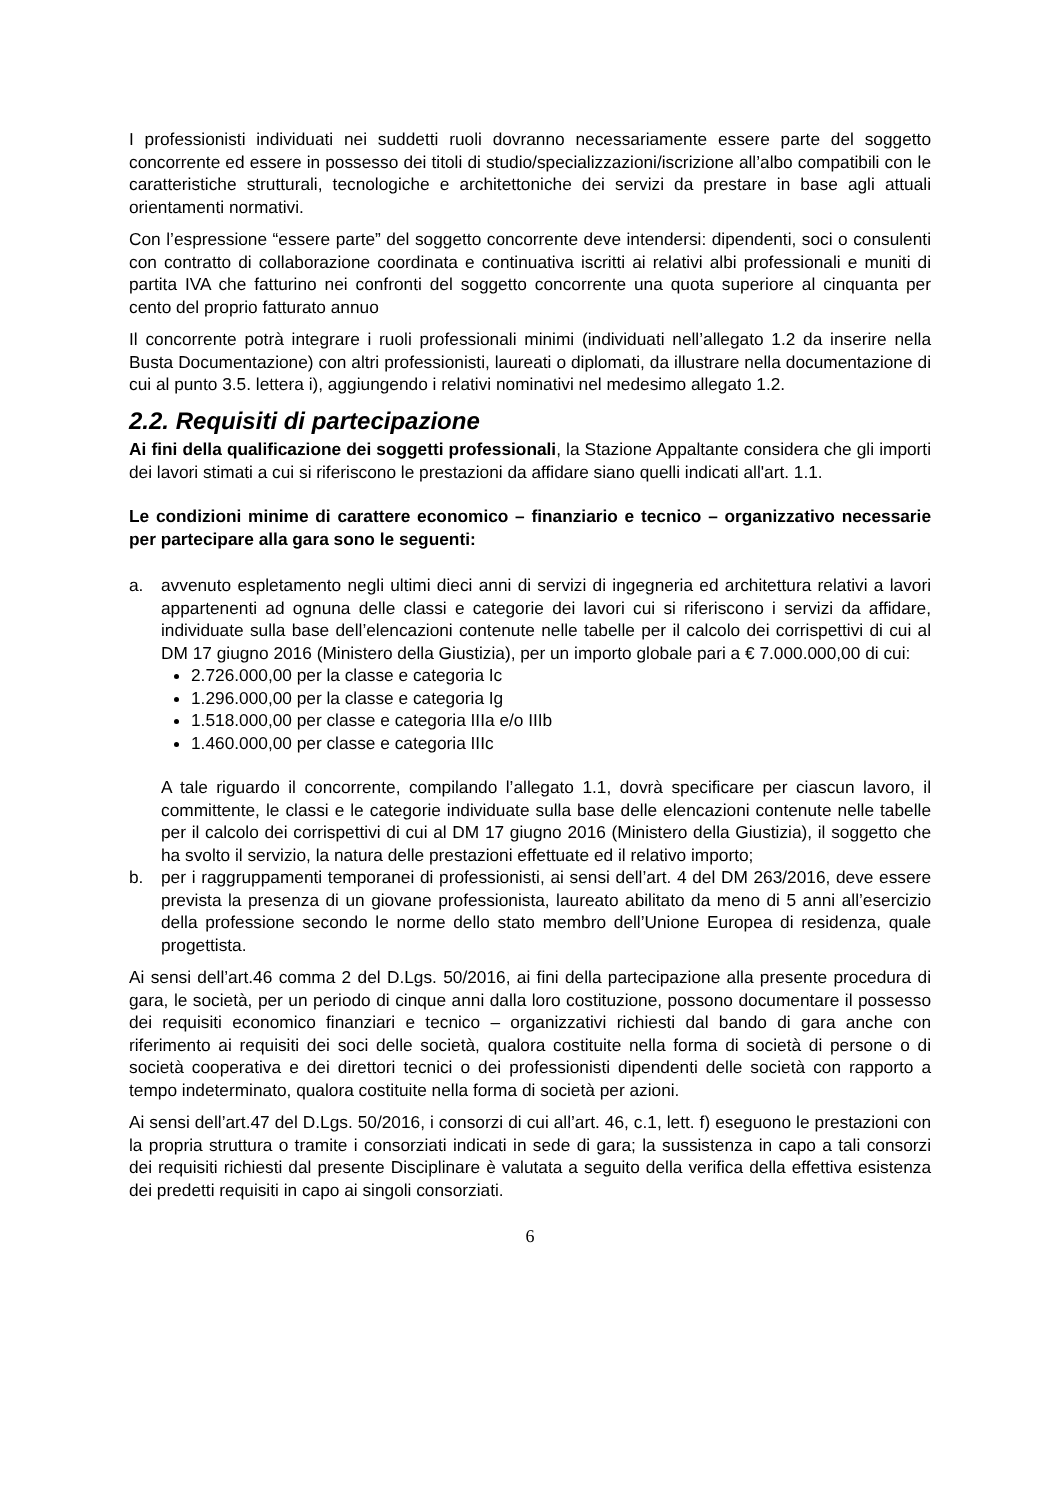I professionisti individuati nei suddetti ruoli dovranno necessariamente essere parte del soggetto concorrente ed essere in possesso dei titoli di studio/specializzazioni/iscrizione all’albo compatibili con le caratteristiche strutturali, tecnologiche e architettoniche dei servizi da prestare in base agli attuali orientamenti normativi.
Con l’espressione “essere parte” del soggetto concorrente deve intendersi: dipendenti, soci o consulenti con contratto di collaborazione coordinata e continuativa iscritti ai relativi albi professionali e muniti di partita IVA che fatturino nei confronti del soggetto concorrente una quota superiore al cinquanta per cento del proprio fatturato annuo
Il concorrente potrà integrare i ruoli professionali minimi (individuati nell’allegato 1.2 da inserire nella Busta Documentazione) con altri professionisti, laureati o diplomati, da illustrare nella documentazione di cui al punto 3.5. lettera i), aggiungendo i relativi nominativi nel medesimo allegato 1.2.
2.2. Requisiti di partecipazione
Ai fini della qualificazione dei soggetti professionali, la Stazione Appaltante considera che gli importi dei lavori stimati a cui si riferiscono le prestazioni da affidare siano quelli indicati all'art. 1.1.
Le condizioni minime di carattere economico – finanziario e tecnico – organizzativo necessarie per partecipare alla gara sono le seguenti:
a. avvenuto espletamento negli ultimi dieci anni di servizi di ingegneria ed architettura relativi a lavori appartenenti ad ognuna delle classi e categorie dei lavori cui si riferiscono i servizi da affidare, individuate sulla base dell’elencazioni contenute nelle tabelle per il calcolo dei corrispettivi di cui al DM 17 giugno 2016 (Ministero della Giustizia), per un importo globale pari a € 7.000.000,00 di cui:
2.726.000,00 per la classe e categoria Ic
1.296.000,00 per la classe e categoria Ig
1.518.000,00 per classe e categoria IIIa e/o IIIb
1.460.000,00 per classe e categoria IIIc
A tale riguardo il concorrente, compilando l’allegato 1.1, dovrà specificare per ciascun lavoro, il committente, le classi e le categorie individuate sulla base delle elencazioni contenute nelle tabelle per il calcolo dei corrispettivi di cui al DM 17 giugno 2016 (Ministero della Giustizia), il soggetto che ha svolto il servizio, la natura delle prestazioni effettuate ed il relativo importo;
b. per i raggruppamenti temporanei di professionisti, ai sensi dell’art. 4 del DM 263/2016, deve essere prevista la presenza di un giovane professionista, laureato abilitato da meno di 5 anni all’esercizio della professione secondo le norme dello stato membro dell’Unione Europea di residenza, quale progettista.
Ai sensi dell’art.46 comma 2 del D.Lgs. 50/2016, ai fini della partecipazione alla presente procedura di gara, le società, per un periodo di cinque anni dalla loro costituzione, possono documentare il possesso dei requisiti economico finanziari e tecnico – organizzativi richiesti dal bando di gara anche con riferimento ai requisiti dei soci delle società, qualora costituite nella forma di società di persone o di società cooperativa e dei direttori tecnici o dei professionisti dipendenti delle società con rapporto a tempo indeterminato, qualora costituite nella forma di società per azioni.
Ai sensi dell’art.47 del D.Lgs. 50/2016, i consorzi di cui all’art. 46, c.1, lett. f) eseguono le prestazioni con la propria struttura o tramite i consorziati indicati in sede di gara; la sussistenza in capo a tali consorzi dei requisiti richiesti dal presente Disciplinare è valutata a seguito della verifica della effettiva esistenza dei predetti requisiti in capo ai singoli consorziati.
6